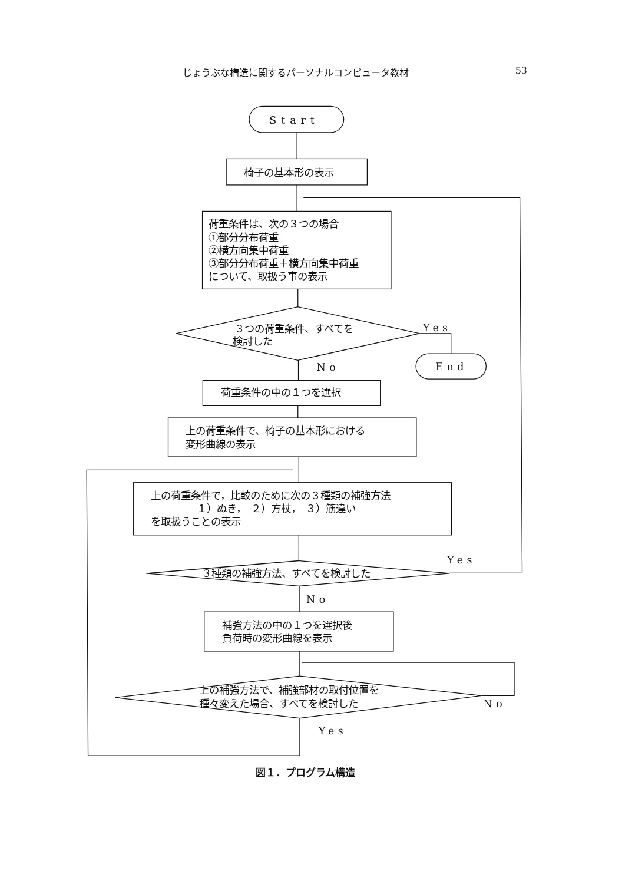じょうぶな構造に関するパーソナルコンピュータ教材 53
Start
椅子の基本形の表示
荷重条件は、次の３つの場合
①部分分布荷重
②横方向集中荷重
③部分分布荷重＋横方向集中荷重
について、取扱う事の表示
３つの荷重条件、すべてを
検討した
Yes
End
No
荷重条件の中の１つを選択
上の荷重条件で、椅子の基本形における
変形曲線の表示
上の荷重条件で，比較のために次の３種類の補強方法
１）ぬき，　２）方杖，　３）筋違い
を取扱うことの表示
３種類の補強方法、すべてを検討した
Yes
No
補強方法の中の１つを選択後
負荷時の変形曲線を表示
上の補強方法で、補強部材の取付位置を
種々変えた場合、すべてを検討した
No
Yes
図１．プログラム構造